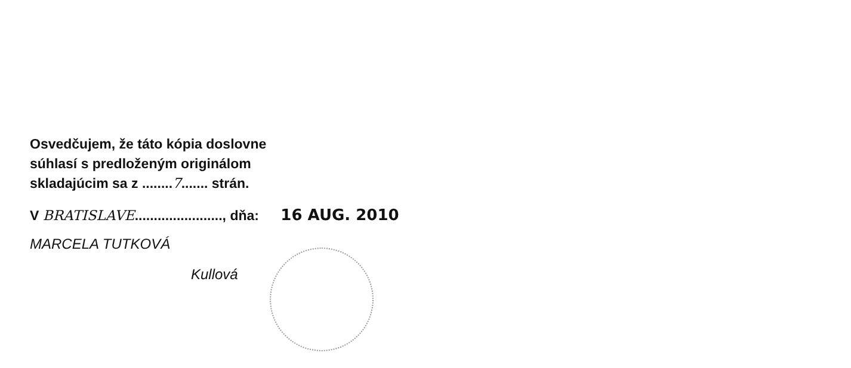Osvedčujem, že táto kópia doslovne
súhlasí s predloženým originálom
skladajúcim sa z ........7....... strán.
V BRATISLAVE......................., dňa: 16 AUG. 2010
MARCELA TUTKOVÁ
Kullová